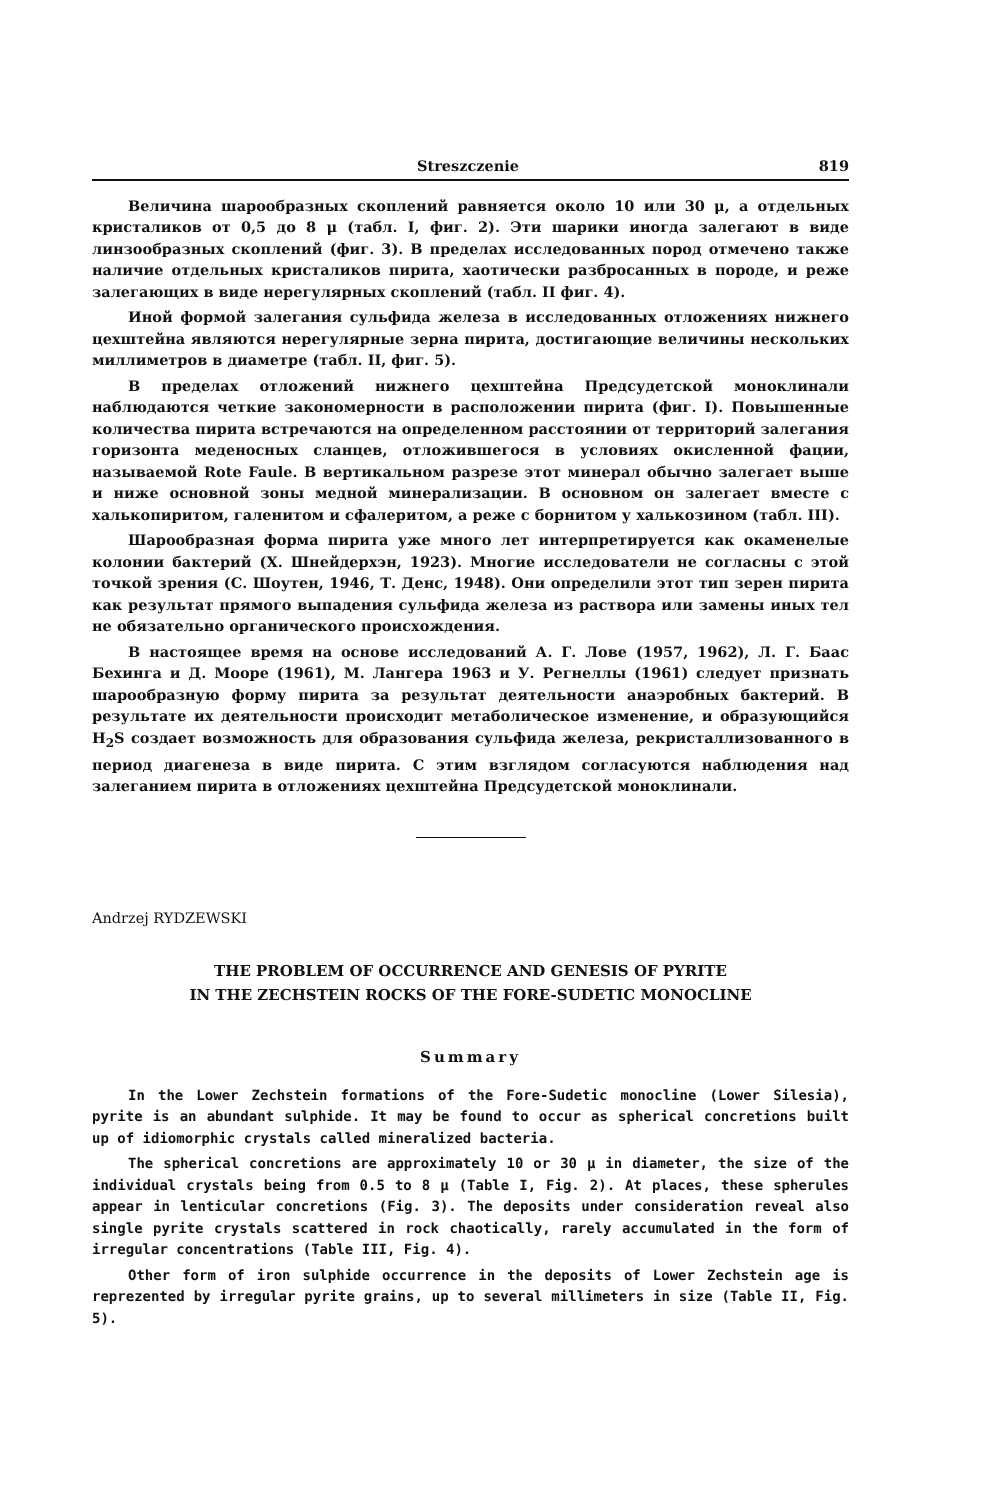Streszczenie 819
Величина шарообразных скоплений равняется около 10 или 30 μ, а отдельных кристаликов от 0,5 до 8 μ (табл. I, фиг. 2). Эти шарики иногда залегают в виде линзообразных скоплений (фиг. 3). В пределах исследованных пород отмечено также наличие отдельных кристаликов пирита, хаотически разбросанных в породе, и реже залегающих в виде нерегулярных скоплений (табл. II фиг. 4).
Иной формой залегания сульфида железа в исследованных отложениях нижнего цехштейна являются нерегулярные зерна пирита, достигающие величины нескольких миллиметров в диаметре (табл. II, фиг. 5).
В пределах отложений нижнего цехштейна Предсудетской моноклинали наблюдаются четкие закономерности в расположении пирита (фиг. I). Повышенные количества пирита встречаются на определенном расстоянии от территорий залегания горизонта меденосных сланцев, отложившегося в условиях окисленной фации, называемой Rote Faule. В вертикальном разрезе этот минерал обычно залегает выше и ниже основной зоны медной минерализации. В основном он залегает вместе с халькопиритом, галенитом и сфалеритом, а реже с борнитом у халькозином (табл. III).
Шарообразная форма пирита уже много лет интерпретируется как окаменелые колонии бактерий (Х. Шнейдерхэн, 1923). Многие исследователи не согласны с этой точкой зрения (С. Шоутен, 1946, Т. Денс, 1948). Они определили этот тип зерен пирита как результат прямого выпадения сульфида железа из раствора или замены иных тел не обязательно органического происхождения.
В настоящее время на основе исследований А. Г. Лове (1957, 1962), Л. Г. Баас Бехинга и Д. Мооре (1961), М. Лангера 1963 и У. Регнеллы (1961) следует признать шарообразную форму пирита за результат деятельности анаэробных бактерий. В результате их деятельности происходит метаболическое изменение, и образующийся H<sub>2</sub>S создает возможность для образования сульфида железа, рекристаллизованного в период диагенеза в виде пирита. С этим взглядом согласуются наблюдения над залеганием пирита в отложениях цехштейна Предсудетской моноклинали.
Andrzej RYDZEWSKI
THE PROBLEM OF OCCURRENCE AND GENESIS OF PYRITE
IN THE ZECHSTEIN ROCKS OF THE FORE-SUDETIC MONOCLINE
Summary
In the Lower Zechstein formations of the Fore-Sudetic monocline (Lower Silesia), pyrite is an abundant sulphide. It may be found to occur as spherical concretions built up of idiomorphic crystals called mineralized bacteria.
The spherical concretions are approximately 10 or 30 μ in diameter, the size of the individual crystals being from 0.5 to 8 μ (Table I, Fig. 2). At places, these spherules appear in lenticular concretions (Fig. 3). The deposits under consideration reveal also single pyrite crystals scattered in rock chaotically, rarely accumulated in the form of irregular concentrations (Table III, Fig. 4).
Other form of iron sulphide occurrence in the deposits of Lower Zechstein age is reprezented by irregular pyrite grains, up to several millimeters in size (Table II, Fig. 5).